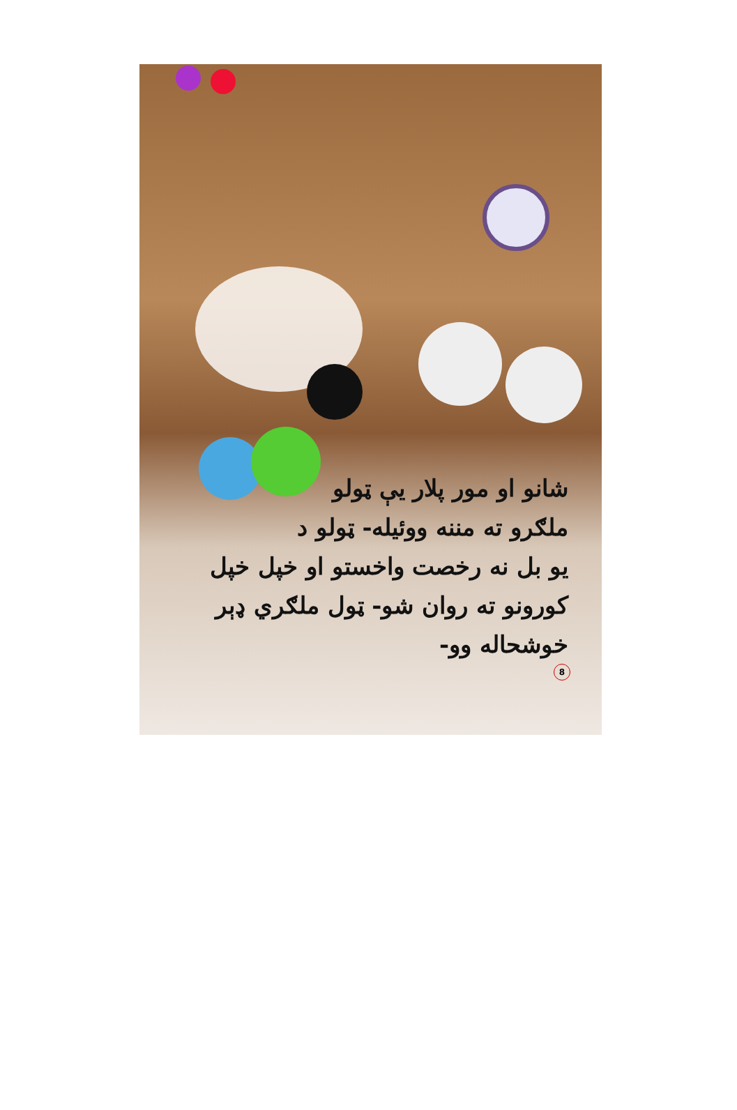شانو او مور پلار يې ټولو
ملګرو ته مننه ووئيله- ټولو د
يو بل نه رخصت واخستو او خپل خپل
کورونو ته روان شو- ټول ملګري ډېر
خوشحاله وو-
8